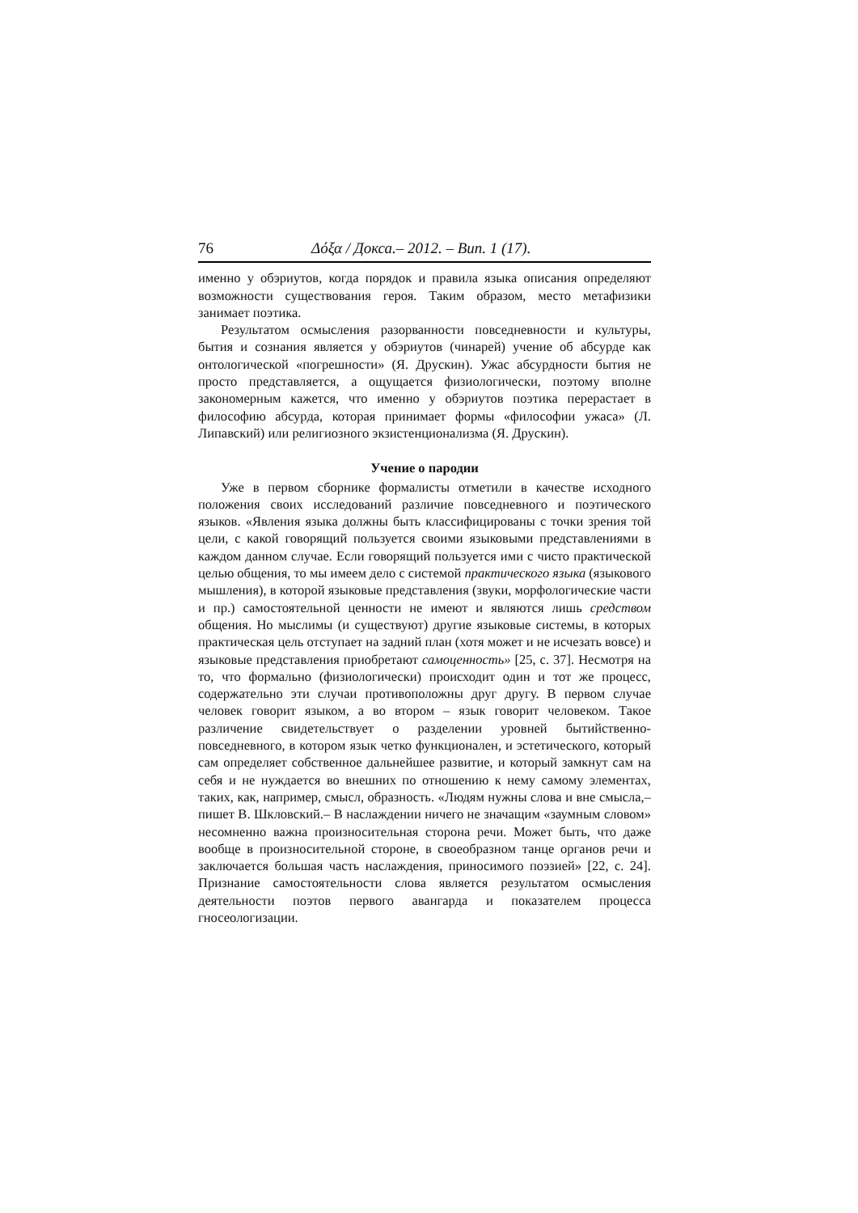76 Δόξα / Докса.– 2012. – Вип. 1 (17).
именно у обэриутов, когда порядок и правила языка описания определяют возможности существования героя. Таким образом, место метафизики занимает поэтика.
Результатом осмысления разорванности повседневности и культуры, бытия и сознания является у обэриутов (чинарей) учение об абсурде как онтологической «погрешности» (Я. Друскин). Ужас абсурдности бытия не просто представляется, а ощущается физиологически, поэтому вполне закономерным кажется, что именно у обэриутов поэтика перерастает в философию абсурда, которая принимает формы «философии ужаса» (Л. Липавский) или религиозного экзистенционализма (Я. Друскин).
Учение о пародии
Уже в первом сборнике формалисты отметили в качестве исходного положения своих исследований различие повседневного и поэтического языков. «Явления языка должны быть классифицированы с точки зрения той цели, с какой говорящий пользуется своими языковыми представлениями в каждом данном случае. Если говорящий пользуется ими с чисто практической целью общения, то мы имеем дело с системой практического языка (языкового мышления), в которой языковые представления (звуки, морфологические части и пр.) самостоятельной ценности не имеют и являются лишь средством общения. Но мыслимы (и существуют) другие языковые системы, в которых практическая цель отступает на задний план (хотя может и не исчезать вовсе) и языковые представления приобретают самоценность» [25, с. 37]. Несмотря на то, что формально (физиологически) происходит один и тот же процесс, содержательно эти случаи противоположны друг другу. В первом случае человек говорит языком, а во втором – язык говорит человеком. Такое различение свидетельствует о разделении уровней бытийственно-повседневного, в котором язык четко функционален, и эстетического, который сам определяет собственное дальнейшее развитие, и который замкнут сам на себя и не нуждается во внешних по отношению к нему самому элементах, таких, как, например, смысл, образность. «Людям нужны слова и вне смысла,– пишет В. Шкловский.– В наслаждении ничего не значащим «заумным словом» несомненно важна произносительная сторона речи. Может быть, что даже вообще в произносительной стороне, в своеобразном танце органов речи и заключается большая часть наслаждения, приносимого поэзией» [22, с. 24]. Признание самостоятельности слова является результатом осмысления деятельности поэтов первого авангарда и показателем процесса гносеологизации.